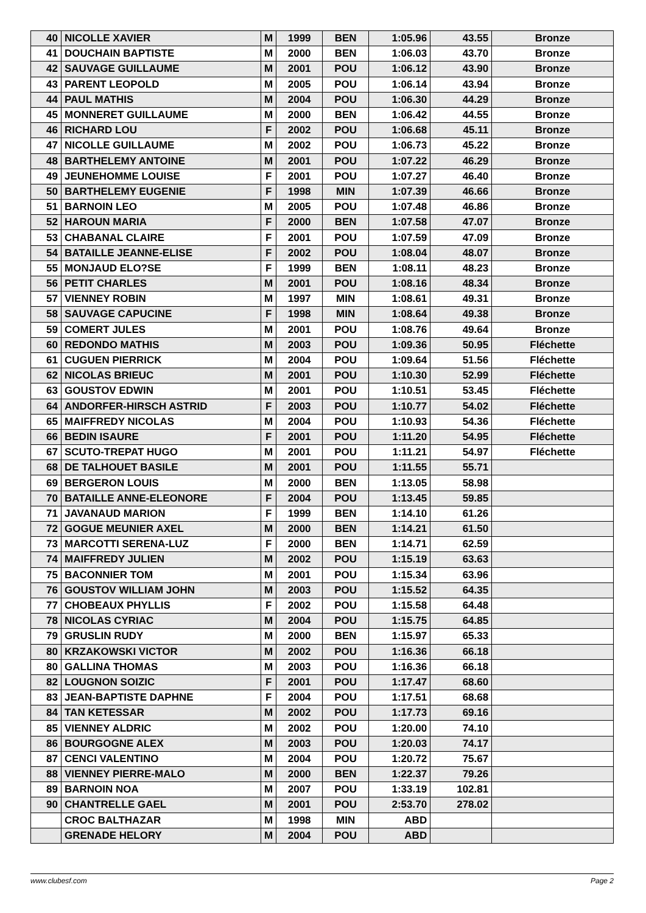| 40 | NICOLLE XAVIER | M | 1999 | BEN | 1:05.96 | 43.55 | Bronze |
| 41 | DOUCHAIN BAPTISTE | M | 2000 | BEN | 1:06.03 | 43.70 | Bronze |
| 42 | SAUVAGE GUILLAUME | M | 2001 | POU | 1:06.12 | 43.90 | Bronze |
| 43 | PARENT LEOPOLD | M | 2005 | POU | 1:06.14 | 43.94 | Bronze |
| 44 | PAUL MATHIS | M | 2004 | POU | 1:06.30 | 44.29 | Bronze |
| 45 | MONNERET GUILLAUME | M | 2000 | BEN | 1:06.42 | 44.55 | Bronze |
| 46 | RICHARD LOU | F | 2002 | POU | 1:06.68 | 45.11 | Bronze |
| 47 | NICOLLE GUILLAUME | M | 2002 | POU | 1:06.73 | 45.22 | Bronze |
| 48 | BARTHELEMY ANTOINE | M | 2001 | POU | 1:07.22 | 46.29 | Bronze |
| 49 | JEUNEHOMME LOUISE | F | 2001 | POU | 1:07.27 | 46.40 | Bronze |
| 50 | BARTHELEMY EUGENIE | F | 1998 | MIN | 1:07.39 | 46.66 | Bronze |
| 51 | BARNOIN LEO | M | 2005 | POU | 1:07.48 | 46.86 | Bronze |
| 52 | HAROUN MARIA | F | 2000 | BEN | 1:07.58 | 47.07 | Bronze |
| 53 | CHABANAL CLAIRE | F | 2001 | POU | 1:07.59 | 47.09 | Bronze |
| 54 | BATAILLE JEANNE-ELISE | F | 2002 | POU | 1:08.04 | 48.07 | Bronze |
| 55 | MONJAUD ELO?SE | F | 1999 | BEN | 1:08.11 | 48.23 | Bronze |
| 56 | PETIT CHARLES | M | 2001 | POU | 1:08.16 | 48.34 | Bronze |
| 57 | VIENNEY ROBIN | M | 1997 | MIN | 1:08.61 | 49.31 | Bronze |
| 58 | SAUVAGE CAPUCINE | F | 1998 | MIN | 1:08.64 | 49.38 | Bronze |
| 59 | COMERT JULES | M | 2001 | POU | 1:08.76 | 49.64 | Bronze |
| 60 | REDONDO MATHIS | M | 2003 | POU | 1:09.36 | 50.95 | Fléchette |
| 61 | CUGUEN PIERRICK | M | 2004 | POU | 1:09.64 | 51.56 | Fléchette |
| 62 | NICOLAS BRIEUC | M | 2001 | POU | 1:10.30 | 52.99 | Fléchette |
| 63 | GOUSTOV EDWIN | M | 2001 | POU | 1:10.51 | 53.45 | Fléchette |
| 64 | ANDORFER-HIRSCH ASTRID | F | 2003 | POU | 1:10.77 | 54.02 | Fléchette |
| 65 | MAIFFREDY NICOLAS | M | 2004 | POU | 1:10.93 | 54.36 | Fléchette |
| 66 | BEDIN ISAURE | F | 2001 | POU | 1:11.20 | 54.95 | Fléchette |
| 67 | SCUTO-TREPAT HUGO | M | 2001 | POU | 1:11.21 | 54.97 | Fléchette |
| 68 | DE TALHOUET BASILE | M | 2001 | POU | 1:11.55 | 55.71 | |
| 69 | BERGERON LOUIS | M | 2000 | BEN | 1:13.05 | 58.98 | |
| 70 | BATAILLE ANNE-ELEONORE | F | 2004 | POU | 1:13.45 | 59.85 | |
| 71 | JAVANAUD MARION | F | 1999 | BEN | 1:14.10 | 61.26 | |
| 72 | GOGUE MEUNIER AXEL | M | 2000 | BEN | 1:14.21 | 61.50 | |
| 73 | MARCOTTI SERENA-LUZ | F | 2000 | BEN | 1:14.71 | 62.59 | |
| 74 | MAIFFREDY JULIEN | M | 2002 | POU | 1:15.19 | 63.63 | |
| 75 | BACONNIER TOM | M | 2001 | POU | 1:15.34 | 63.96 | |
| 76 | GOUSTOV WILLIAM JOHN | M | 2003 | POU | 1:15.52 | 64.35 | |
| 77 | CHOBEAUX PHYLLIS | F | 2002 | POU | 1:15.58 | 64.48 | |
| 78 | NICOLAS CYRIAC | M | 2004 | POU | 1:15.75 | 64.85 | |
| 79 | GRUSLIN RUDY | M | 2000 | BEN | 1:15.97 | 65.33 | |
| 80 | KRZAKOWSKI VICTOR | M | 2002 | POU | 1:16.36 | 66.18 | |
| 80 | GALLINA THOMAS | M | 2003 | POU | 1:16.36 | 66.18 | |
| 82 | LOUGNON SOIZIC | F | 2001 | POU | 1:17.47 | 68.60 | |
| 83 | JEAN-BAPTISTE DAPHNE | F | 2004 | POU | 1:17.51 | 68.68 | |
| 84 | TAN KETESSAR | M | 2002 | POU | 1:17.73 | 69.16 | |
| 85 | VIENNEY ALDRIC | M | 2002 | POU | 1:20.00 | 74.10 | |
| 86 | BOURGOGNE ALEX | M | 2003 | POU | 1:20.03 | 74.17 | |
| 87 | CENCI VALENTINO | M | 2004 | POU | 1:20.72 | 75.67 | |
| 88 | VIENNEY PIERRE-MALO | M | 2000 | BEN | 1:22.37 | 79.26 | |
| 89 | BARNOIN NOA | M | 2007 | POU | 1:33.19 | 102.81 | |
| 90 | CHANTRELLE GAEL | M | 2001 | POU | 2:53.70 | 278.02 | |
| | CROC BALTHAZAR | M | 1998 | MIN | ABD | | |
| | GRENADE HELORY | M | 2004 | POU | ABD | | |
www.clubesf.com Page 2